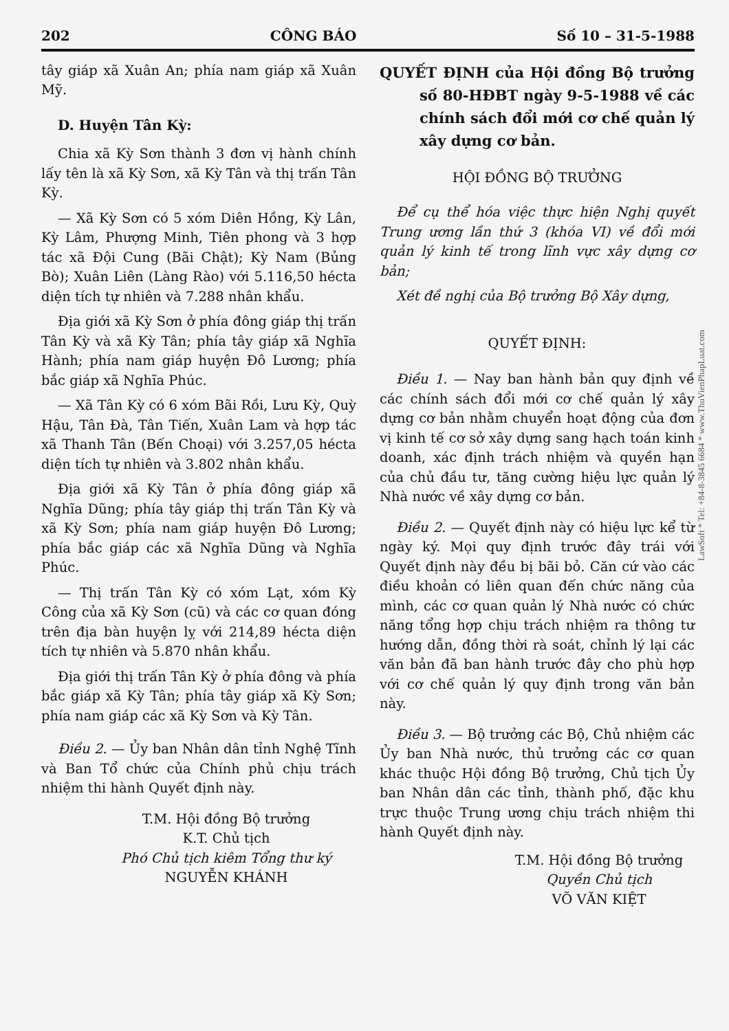202 CÔNG BÁO Số 10 – 31-5-1988
tây giáp xã Xuân An; phía nam giáp xã Xuân Mỹ.
D. Huyện Tân Kỳ:
Chia xã Kỳ Sơn thành 3 đơn vị hành chính lấy tên là xã Kỳ Sơn, xã Kỳ Tân và thị trấn Tân Kỳ.
— Xã Kỳ Sơn có 5 xóm Diên Hồng, Kỳ Lân, Kỳ Lâm, Phượng Minh, Tiên phong và 3 hợp tác xã Đội Cung (Bãi Chật); Kỳ Nam (Bủng Bò); Xuân Liên (Làng Rào) với 5.116,50 hécta diện tích tự nhiên và 7.288 nhân khẩu.
Địa giới xã Kỳ Sơn ở phía đông giáp thị trấn Tân Kỳ và xã Kỳ Tân; phía tây giáp xã Nghĩa Hành; phía nam giáp huyện Đô Lương; phía bắc giáp xã Nghĩa Phúc.
— Xã Tân Kỳ có 6 xóm Bãi Rồi, Lưu Kỳ, Quỳ Hậu, Tân Đà, Tân Tiến, Xuân Lam và hợp tác xã Thanh Tân (Bến Choại) với 3.257,05 hécta diện tích tự nhiên và 3.802 nhân khẩu.
Địa giới xã Kỳ Tân ở phía đông giáp xã Nghĩa Dũng; phía tây giáp thị trấn Tân Kỳ và xã Kỳ Sơn; phía nam giáp huyện Đô Lương; phía bắc giáp các xã Nghĩa Dũng và Nghĩa Phúc.
— Thị trấn Tân Kỳ có xóm Lạt, xóm Kỳ Công của xã Kỳ Sơn (cũ) và các cơ quan đóng trên địa bàn huyện lỵ với 214,89 hécta diện tích tự nhiên và 5.870 nhân khẩu.
Địa giới thị trấn Tân Kỳ ở phía đông và phía bắc giáp xã Kỳ Tân; phía tây giáp xã Kỳ Sơn; phía nam giáp các xã Kỳ Sơn và Kỳ Tân.
Điều 2. — Ủy ban Nhân dân tỉnh Nghệ Tĩnh và Ban Tổ chức của Chính phủ chịu trách nhiệm thi hành Quyết định này.
T.M. Hội đồng Bộ trưởng
K.T. Chủ tịch
Phó Chủ tịch kiêm Tổng thư ký
NGUYỄN KHÁNH
QUYẾT ĐỊNH của Hội đồng Bộ trưởng số 80-HĐBT ngày 9-5-1988 về các chính sách đổi mới cơ chế quản lý xây dựng cơ bản.
HỘI ĐỒNG BỘ TRƯỞNG
Để cụ thể hóa việc thực hiện Nghị quyết Trung ương lần thứ 3 (khóa VI) về đổi mới quản lý kinh tế trong lĩnh vực xây dựng cơ bản;
Xét đề nghị của Bộ trưởng Bộ Xây dựng,
QUYẾT ĐỊNH:
Điều 1. — Nay ban hành bản quy định về các chính sách đổi mới cơ chế quản lý xây dựng cơ bản nhằm chuyển hoạt động của đơn vị kinh tế cơ sở xây dựng sang hạch toán kinh doanh, xác định trách nhiệm và quyền hạn của chủ đầu tư, tăng cường hiệu lực quản lý Nhà nước về xây dựng cơ bản.
Điều 2. — Quyết định này có hiệu lực kể từ ngày ký. Mọi quy định trước đây trái với Quyết định này đều bị bãi bỏ. Căn cứ vào các điều khoản có liên quan đến chức năng của mình, các cơ quan quản lý Nhà nước có chức năng tổng hợp chịu trách nhiệm ra thông tư hướng dẫn, đồng thời rà soát, chỉnh lý lại các văn bản đã ban hành trước đây cho phù hợp với cơ chế quản lý quy định trong văn bản này.
Điều 3. — Bộ trưởng các Bộ, Chủ nhiệm các Ủy ban Nhà nước, thủ trưởng các cơ quan khác thuộc Hội đồng Bộ trưởng, Chủ tịch Ủy ban Nhân dân các tỉnh, thành phố, đặc khu trực thuộc Trung ương chịu trách nhiệm thi hành Quyết định này.
T.M. Hội đồng Bộ trưởng
Quyền Chủ tịch
VÕ VĂN KIỆT
LawSoft * Tel: +84-8-3845 6684 * www.ThuVienPhapLuat.com